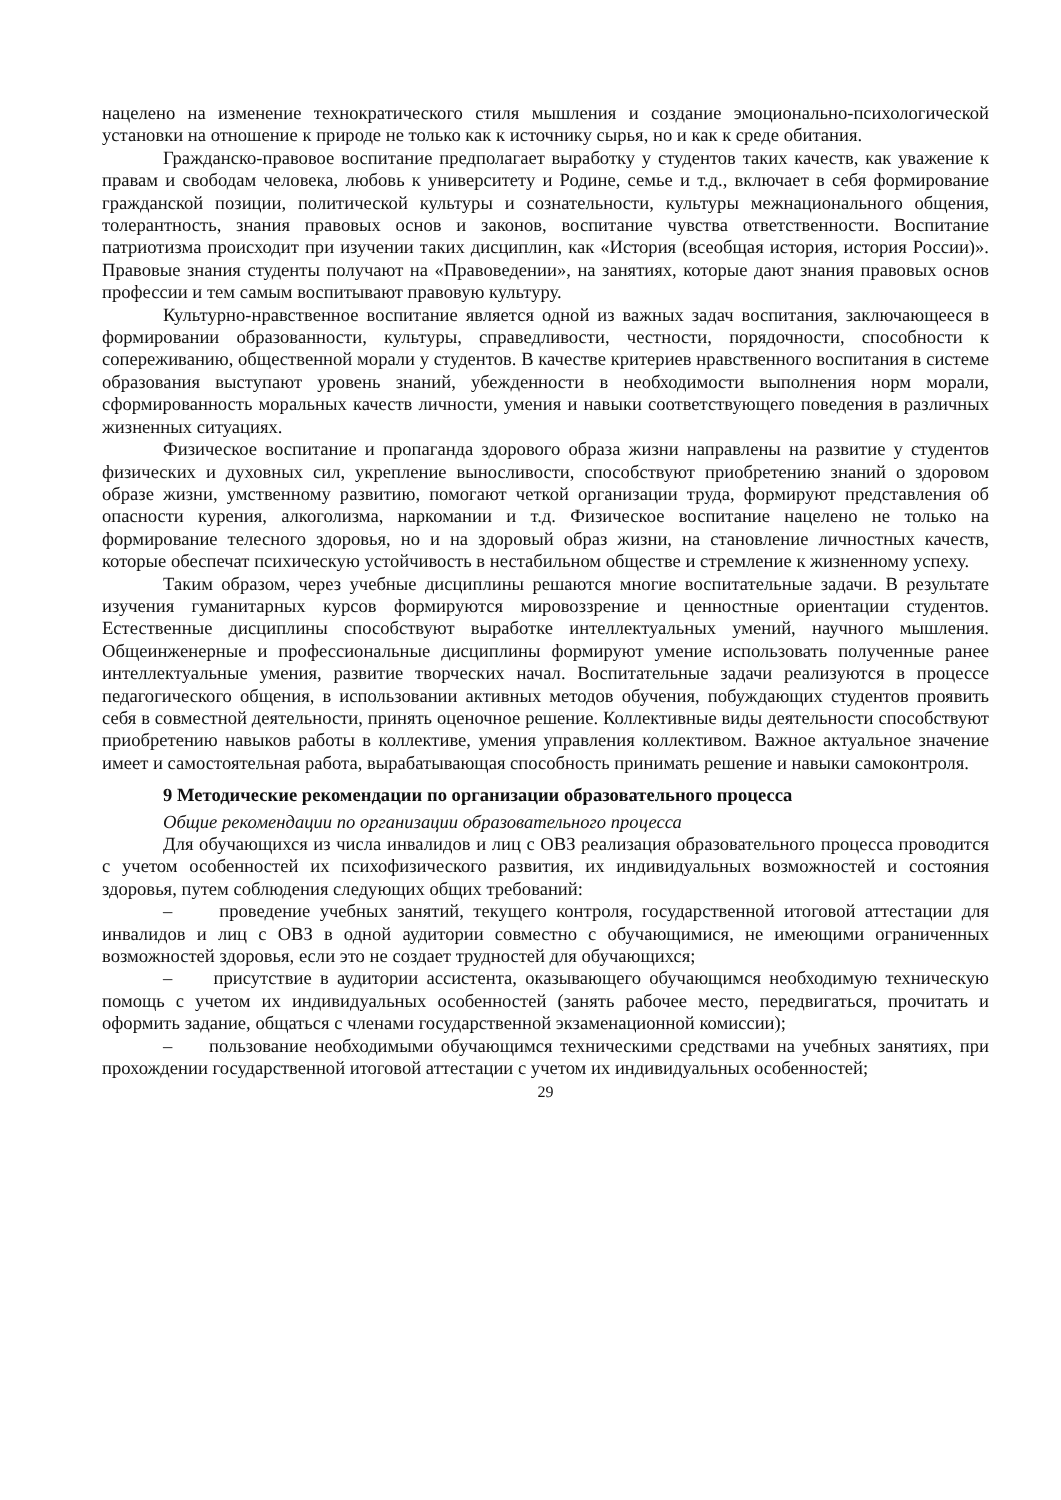нацелено на изменение технократического стиля мышления и создание эмоционально-психологической установки на отношение к природе не только как к источнику сырья, но и как к среде обитания.
Гражданско-правовое воспитание предполагает выработку у студентов таких качеств, как уважение к правам и свободам человека, любовь к университету и Родине, семье и т.д., включает в себя формирование гражданской позиции, политической культуры и сознательности, культуры межнационального общения, толерантность, знания правовых основ и законов, воспитание чувства ответственности. Воспитание патриотизма происходит при изучении таких дисциплин, как «История (всеобщая история, история России)». Правовые знания студенты получают на «Правоведении», на занятиях, которые дают знания правовых основ профессии и тем самым воспитывают правовую культуру.
Культурно-нравственное воспитание является одной из важных задач воспитания, заключающееся в формировании образованности, культуры, справедливости, честности, порядочности, способности к сопереживанию, общественной морали у студентов. В качестве критериев нравственного воспитания в системе образования выступают уровень знаний, убежденности в необходимости выполнения норм морали, сформированность моральных качеств личности, умения и навыки соответствующего поведения в различных жизненных ситуациях.
Физическое воспитание и пропаганда здорового образа жизни направлены на развитие у студентов физических и духовных сил, укрепление выносливости, способствуют приобретению знаний о здоровом образе жизни, умственному развитию, помогают четкой организации труда, формируют представления об опасности курения, алкоголизма, наркомании и т.д. Физическое воспитание нацелено не только на формирование телесного здоровья, но и на здоровый образ жизни, на становление личностных качеств, которые обеспечат психическую устойчивость в нестабильном обществе и стремление к жизненному успеху.
Таким образом, через учебные дисциплины решаются многие воспитательные задачи. В результате изучения гуманитарных курсов формируются мировоззрение и ценностные ориентации студентов. Естественные дисциплины способствуют выработке интеллектуальных умений, научного мышления. Общеинженерные и профессиональные дисциплины формируют умение использовать полученные ранее интеллектуальные умения, развитие творческих начал. Воспитательные задачи реализуются в процессе педагогического общения, в использовании активных методов обучения, побуждающих студентов проявить себя в совместной деятельности, принять оценочное решение. Коллективные виды деятельности способствуют приобретению навыков работы в коллективе, умения управления коллективом. Важное актуальное значение имеет и самостоятельная работа, вырабатывающая способность принимать решение и навыки самоконтроля.
9 Методические рекомендации по организации образовательного процесса
Общие рекомендации по организации образовательного процесса
Для обучающихся из числа инвалидов и лиц с ОВЗ реализация образовательного процесса проводится с учетом особенностей их психофизического развития, их индивидуальных возможностей и состояния здоровья, путем соблюдения следующих общих требований:
– проведение учебных занятий, текущего контроля, государственной итоговой аттестации для инвалидов и лиц с ОВЗ в одной аудитории совместно с обучающимися, не имеющими ограниченных возможностей здоровья, если это не создает трудностей для обучающихся;
– присутствие в аудитории ассистента, оказывающего обучающимся необходимую техническую помощь с учетом их индивидуальных особенностей (занять рабочее место, передвигаться, прочитать и оформить задание, общаться с членами государственной экзаменационной комиссии);
– пользование необходимыми обучающимся техническими средствами на учебных занятиях, при прохождении государственной итоговой аттестации с учетом их индивидуальных особенностей;
29